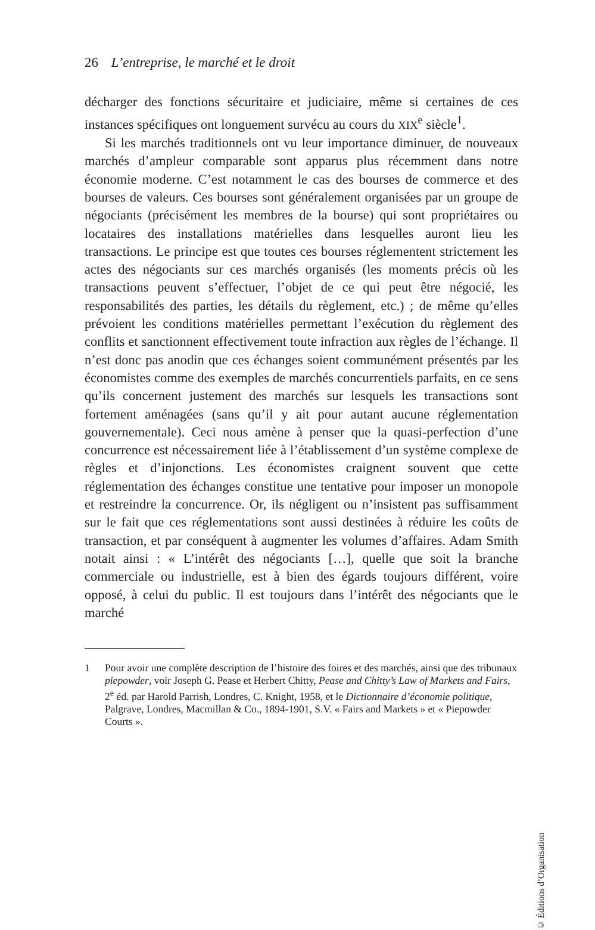26 L’entreprise, le marché et le droit
décharger des fonctions sécuritaire et judiciaire, même si certaines de ces instances spécifiques ont longuement survécu au cours du XIX<sup>e</sup> siècle<sup>1</sup>.
Si les marchés traditionnels ont vu leur importance diminuer, de nouveaux marchés d’ampleur comparable sont apparus plus récemment dans notre économie moderne. C’est notamment le cas des bourses de commerce et des bourses de valeurs. Ces bourses sont généralement organisées par un groupe de négociants (précisément les membres de la bourse) qui sont propriétaires ou locataires des installations matérielles dans lesquelles auront lieu les transactions. Le principe est que toutes ces bourses réglementent strictement les actes des négociants sur ces marchés organisés (les moments précis où les transactions peuvent s’effectuer, l’objet de ce qui peut être négocié, les responsabilités des parties, les détails du règlement, etc.) ; de même qu’elles prévoient les conditions matérielles permettant l’exécution du règlement des conflits et sanctionnent effectivement toute infraction aux règles de l’échange. Il n’est donc pas anodin que ces échanges soient communément présentés par les économistes comme des exemples de marchés concurrentiels parfaits, en ce sens qu’ils concernent justement des marchés sur lesquels les transactions sont fortement aménagées (sans qu’il y ait pour autant aucune réglementation gouvernementale). Ceci nous amène à penser que la quasi-perfection d’une concurrence est nécessairement liée à l’établissement d’un système complexe de règles et d’injonctions. Les économistes craignent souvent que cette réglementation des échanges constitue une tentative pour imposer un monopole et restreindre la concurrence. Or, ils négligent ou n’insistent pas suffisamment sur le fait que ces réglementations sont aussi destinées à réduire les coûts de transaction, et par conséquent à augmenter les volumes d’affaires. Adam Smith notait ainsi : « L’intérêt des négociants […], quelle que soit la branche commerciale ou industrielle, est à bien des égards toujours différent, voire opposé, à celui du public. Il est toujours dans l’intérêt des négociants que le marché
1 Pour avoir une complète description de l’histoire des foires et des marchés, ainsi que des tribunaux piepowder, voir Joseph G. Pease et Herbert Chitty, Pease and Chitty’s Law of Markets and Fairs, 2<sup>e</sup> éd. par Harold Parrish, Londres, C. Knight, 1958, et le Dictionnaire d’économie politique, Palgrave, Londres, Macmillan & Co., 1894-1901, S.V. « Fairs and Markets » et « Piepowder Courts ».
© Éditions d’Organisation